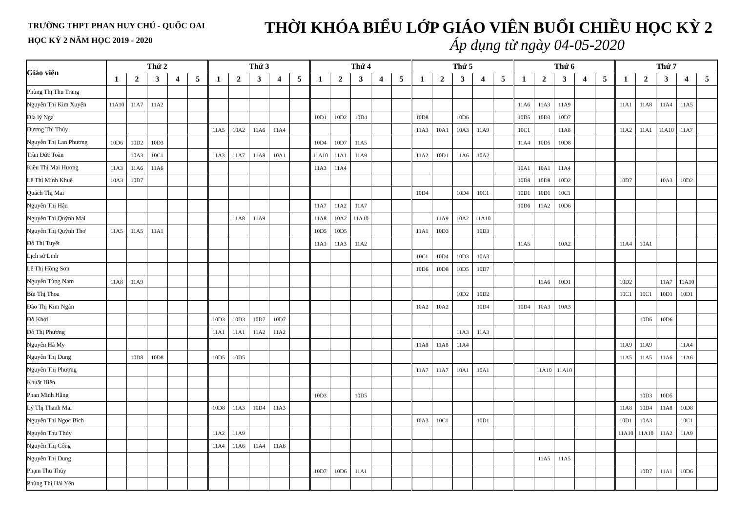TRƯỜNG THPT PHAN HUY CHÚ - QUỐC OAI
HỌC KỲ 2 NĂM HỌC 2019 - 2020
THỜI KHÓA BIỂU LỚP GIÁO VIÊN BUỔI CHIỀU HỌC KỲ 2
Áp dụng từ ngày 04-05-2020
| Giáo viên | Thứ 2 | | | | | Thứ 3 | | | | | Thứ 4 | | | | | Thứ 5 | | | | | Thứ 6 | | | | | Thứ 7 | | | | |
| --- | --- | --- | --- | --- | --- | --- | --- | --- | --- | --- | --- | --- | --- | --- | --- | --- | --- | --- | --- | --- | --- | --- | --- | --- | --- | --- | --- | --- | --- | --- |
| | 1 | 2 | 3 | 4 | 5 | 1 | 2 | 3 | 4 | 5 | 1 | 2 | 3 | 4 | 5 | 1 | 2 | 3 | 4 | 5 | 1 | 2 | 3 | 4 | 5 | 1 | 2 | 3 | 4 | 5 |
| Phùng Thị Thu Trang | | | | | | | | | | | | | | | | | | | | | | | | | | | | | | |
| Nguyễn Thị Kim Xuyến | 11A10 | 11A7 | 11A2 | | | | | | | | | | | | | | | | | | 11A6 | 11A3 | 11A9 | | | 11A1 | 11A8 | 11A4 | 11A5 | |
| Địa lý Nga | | | | | | | | | | | 10D1 | 10D2 | 10D4 | | | 10D8 | | 10D6 | | | 10D5 | 10D3 | 10D7 | | | | | | | |
| Dương Thị Thúy | | | | | | 11A5 | 10A2 | 11A6 | 11A4 | | | | | | | 11A3 | 10A1 | 10A3 | 11A9 | | 10C1 | | 11A8 | | | 11A2 | 11A1 | 11A10 | 11A7 | |
| Nguyễn Thị Lan Phương | 10D6 | 10D2 | 10D3 | | | | | | | | 10D4 | 10D7 | 11A5 | | | | | | | | 11A4 | 10D5 | 10D8 | | | | | | | |
| Trần Đức Toàn | | 10A3 | 10C1 | | | 11A3 | 11A7 | 11A8 | 10A1 | | 11A10 | 11A1 | 11A9 | | | 11A2 | 10D1 | 11A6 | 10A2 | | | | | | | | | | | |
| Kiều Thị Mai Hương | 11A3 | 11A6 | 11A6 | | | | | | | | 11A3 | 11A4 | | | | | | | | | 10A1 | 10A1 | 11A4 | | | | | | | |
| Lê Thị Minh Khuê | 10A3 | 10D7 | | | | | | | | | | | | | | | | | | | 10D8 | 10D8 | 10D2 | | | 10D7 | | 10A3 | 10D2 | |
| Quách Thị Mai | | | | | | | | | | | | | | | | 10D4 | | 10D4 | 10C1 | | 10D1 | 10D1 | 10C1 | | | | | | | |
| Nguyễn Thị Hậu | | | | | | | | | | | 11A7 | 11A2 | 11A7 | | | | | | | | 10D6 | 11A2 | 10D6 | | | | | | | |
| Nguyễn Thị Quỳnh Mai | | | | | | | 11A8 | 11A9 | | | 11A8 | 10A2 | 11A10 | | | | 11A9 | 10A2 | 11A10 | | | | | | | | | | | |
| Nguyễn Thị Quỳnh Thơ | 11A5 | 11A5 | 11A1 | | | | | | | | 10D5 | 10D5 | | | | 11A1 | 10D3 | | 10D3 | | | | | | | | | | | |
| Đỗ Thị Tuyết | | | | | | | | | | | 11A1 | 11A3 | 11A2 | | | | | | | | 11A5 | | 10A2 | | | 11A4 | 10A1 | | | |
| Lịch sử Linh | | | | | | | | | | | | | | | | 10C1 | 10D4 | 10D3 | 10A3 | | | | | | | | | | | |
| Lê Thị Hồng Sơn | | | | | | | | | | | | | | | | 10D6 | 10D8 | 10D5 | 10D7 | | | | | | | | | | | |
| Nguyễn Tùng Nam | 11A8 | 11A9 | | | | | | | | | | | | | | | | | | | | 11A6 | 10D1 | | | 10D2 | | 11A7 | 11A10 | |
| Bùi Thị Thoa | | | | | | | | | | | | | | | | | | 10D2 | 10D2 | | | | | | | 10C1 | 10C1 | 10D1 | 10D1 | |
| Đào Thị Kim Ngân | | | | | | | | | | | | | | | | 10A2 | 10A2 | | 10D4 | | 10D4 | 10A3 | 10A3 | | | | | | | |
| Đỗ Khởi | | | | | | 10D3 | 10D3 | 10D7 | 10D7 | | | | | | | | | | | | | | | | | | 10D6 | 10D6 | | |
| Đỗ Thị Phương | | | | | | 11A1 | 11A1 | 11A2 | 11A2 | | | | | | | | | 11A3 | 11A3 | | | | | | | | | | | |
| Nguyễn Hà My | | | | | | | | | | | | | | | | 11A8 | 11A8 | 11A4 | | | | | | | | 11A9 | 11A9 | | 11A4 | |
| Nguyễn Thị Dung | | 10D8 | 10D8 | | | 10D5 | 10D5 | | | | | | | | | | | | | | | | | | | 11A5 | 11A5 | 11A6 | 11A6 | |
| Nguyễn Thị Phượng | | | | | | | | | | | | | | | | 11A7 | 11A7 | 10A1 | 10A1 | | | 11A10 | 11A10 | | | | | | | |
| Khuất Hiền | | | | | | | | | | | | | | | | | | | | | | | | | | | | | | |
| Phan Minh Hằng | | | | | | | | | | | 10D3 | | 10D5 | | | | | | | | | | | | | | 10D3 | 10D5 | | |
| Lý Thị Thanh Mai | | | | | | 10D8 | 11A3 | 10D4 | 11A3 | | | | | | | | | | | | | | | | | 11A8 | 10D4 | 11A8 | 10D8 | |
| Nguyễn Thị Ngọc Bích | | | | | | | | | | | | | | | | 10A3 | 10C1 | | 10D1 | | | | | | | 10D1 | 10A3 | | 10C1 | |
| Nguyễn Thu Thủy | | | | | | 11A2 | 11A9 | | | | | | | | | | | | | | | | | | | 11A10 | 11A10 | 11A2 | 11A9 | |
| Nguyễn Thị Công | | | | | | 11A4 | 11A6 | 11A4 | 11A6 | | | | | | | | | | | | | | | | | | | | | |
| Nguyễn Thị Dung | | | | | | | | | | | | | | | | | | | | | | 11A5 | 11A5 | | | | | | | |
| Phạm Thu Thủy | | | | | | | | | | | 10D7 | 10D6 | 11A1 | | | | | | | | | | | | | | 10D7 | 11A1 | 10D6 | |
| Phùng Thị Hải Yên | | | | | | | | | | | | | | | | | | | | | | | | | | | | | | |